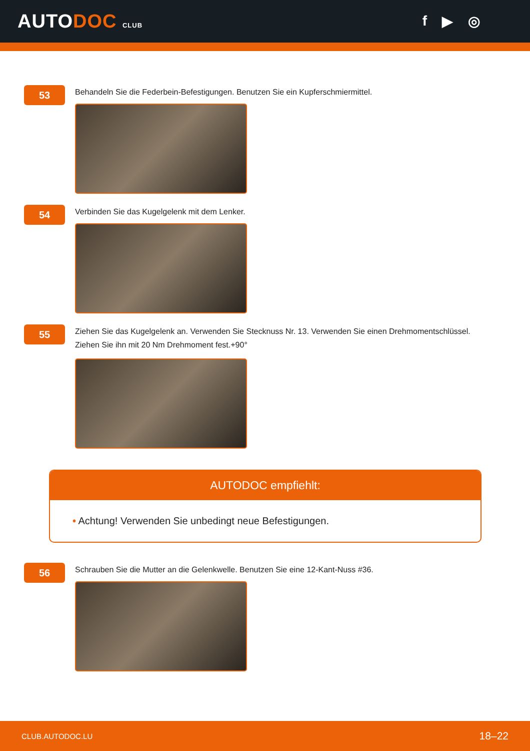AUTODOC CLUB
f ▶ ◎
53
Behandeln Sie die Federbein-Befestigungen. Benutzen Sie ein Kupferschmiermittel.
54
Verbinden Sie das Kugelgelenk mit dem Lenker.
55
Ziehen Sie das Kugelgelenk an. Verwenden Sie Stecknuss Nr. 13. Verwenden Sie einen Drehmomentschlüssel.
Ziehen Sie ihn mit 20 Nm Drehmoment fest.+90°
AUTODOC empfiehlt:
• Achtung! Verwenden Sie unbedingt neue Befestigungen.
56
Schrauben Sie die Mutter an die Gelenkwelle. Benutzen Sie eine 12-Kant-Nuss #36.
CLUB.AUTODOC.LU 18–22